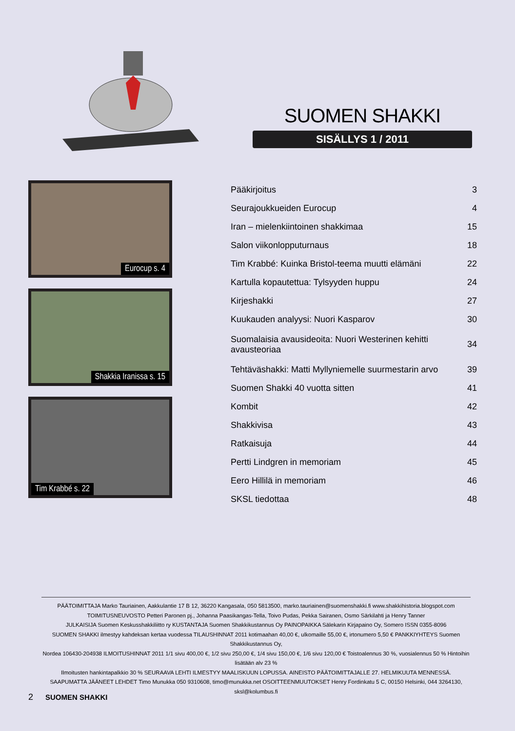SUOMEN SHAKKI
SISÄLLYS 1 / 2011
Eurocup s. 4
Shakkia Iranissa s. 15
Tim Krabbé s. 22
| Pääkirjoitus | 3 |
| Seurajoukkueiden Eurocup | 4 |
| Iran – mielenkiintoinen shakkimaa | 15 |
| Salon viikonlopputurnaus | 18 |
| Tim Krabbé: Kuinka Bristol-teema muutti elämäni | 22 |
| Kartulla kopautettua: Tylsyyden huppu | 24 |
| Kirjeshakki | 27 |
| Kuukauden analyysi: Nuori Kasparov | 30 |
| Suomalaisia avausideoita: Nuori Westerinen kehitti avausteoriaa | 34 |
| Tehtäväshakki: Matti Myllyniemelle suurmestarin arvo | 39 |
| Suomen Shakki 40 vuotta sitten | 41 |
| Kombit | 42 |
| Shakkivisa | 43 |
| Ratkaisuja | 44 |
| Pertti Lindgren in memoriam | 45 |
| Eero Hillilä in memoriam | 46 |
| SKSL tiedottaa | 48 |
PÄÄTOIMITTAJA Marko Tauriainen, Aakkulantie 17 B 12, 36220 Kangasala, 050 5813500, marko.tauriainen@suomenshakki.fi www.shakkihistoria.blogspot.com
TOIMITUSNEUVOSTO Petteri Paronen pj., Johanna Paasikangas-Tella, Toivo Pudas, Pekka Sairanen, Osmo Särkilahti ja Henry Tanner
JULKAISIJA Suomen Keskusshakkiliitto ry KUSTANTAJA Suomen Shakkikustannus Oy PAINOPAIKKA Sälekarin Kirjapaino Oy, Somero ISSN 0355-8096
SUOMEN SHAKKI ilmestyy kahdeksan kertaa vuodessa TILAUSHINNAT 2011 kotimaahan 40,00 €, ulkomaille 55,00 €, irtonumero 5,50 € PANKKIYHTEYS Suomen Shakkikustannus Oy,
Nordea 106430-204938 ILMOITUSHINNAT 2011 1/1 sivu 400,00 €, 1/2 sivu 250,00 €, 1/4 sivu 150,00 €, 1/6 sivu 120,00 € Toistoalennus 30 %, vuosialennus 50 % Hintoihin lisätään alv 23 %
Ilmoitusten hankintapalkkio 30 % SEURAAVA LEHTI ILMESTYY MAALISKUUN LOPUSSA. AINEISTO PÄÄTOIMITTAJALLE 27. HELMIKUUTA MENNESSÄ.
SAAPUMATTA JÄÄNEET LEHDET Timo Munukka 050 9310608, timo@munukka.net OSOITTEENMUUTOKSET Henry Fordinkatu 5 C, 00150 Helsinki, 044 3264130, sksl@kolumbus.fi
2 SUOMEN SHAKKI